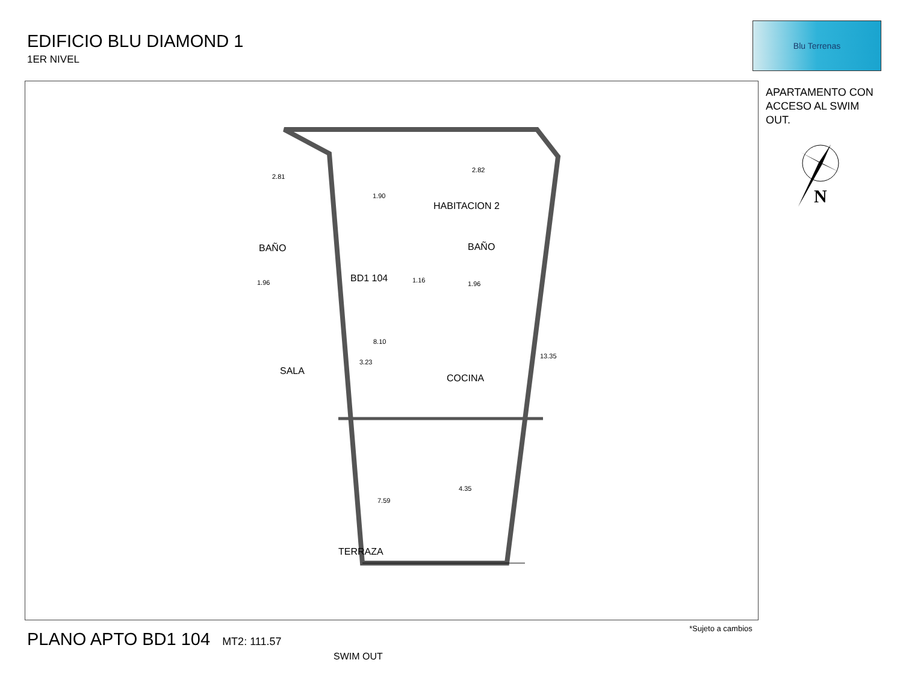EDIFICIO BLU DIAMOND 1
1ER NIVEL
Blu Terrenas
APARTAMENTO CON ACCESO AL SWIM OUT.
N
BD1 104
HABITACION 2
BAÑO BAÑO
SALA
COCINA
TERRAZA
SWIM OUT
2.81
2.82
1.90
1.96 1.96
1.16
8.10
7.59
13.35
4.35
3.23
PLANO APTO BD1 104 MT2: 111.57
*Sujeto a cambios